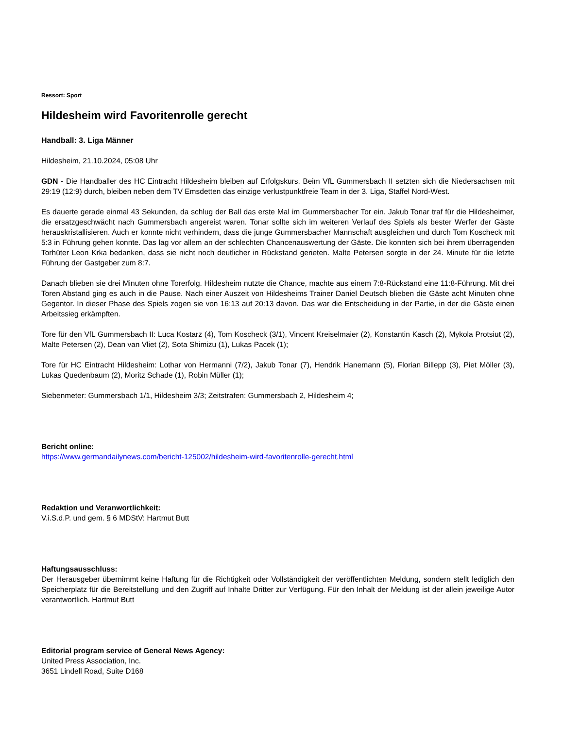Ressort: Sport
Hildesheim wird Favoritenrolle gerecht
Handball: 3. Liga Männer
Hildesheim, 21.10.2024, 05:08 Uhr
GDN - Die Handballer des HC Eintracht Hildesheim bleiben auf Erfolgskurs. Beim VfL Gummersbach II setzten sich die Niedersachsen mit 29:19 (12:9) durch, bleiben neben dem TV Emsdetten das einzige verlustpunktfreie Team in der 3. Liga, Staffel Nord-West.
Es dauerte gerade einmal 43 Sekunden, da schlug der Ball das erste Mal im Gummersbacher Tor ein. Jakub Tonar traf für die Hildesheimer, die ersatzgeschwächt nach Gummersbach angereist waren. Tonar sollte sich im weiteren Verlauf des Spiels als bester Werfer der Gäste herauskristallisieren. Auch er konnte nicht verhindern, dass die junge Gummersbacher Mannschaft ausgleichen und durch Tom Koscheck mit 5:3 in Führung gehen konnte. Das lag vor allem an der schlechten Chancenauswertung der Gäste. Die konnten sich bei ihrem überragenden Torhüter Leon Krka bedanken, dass sie nicht noch deutlicher in Rückstand gerieten. Malte Petersen sorgte in der 24. Minute für die letzte Führung der Gastgeber zum 8:7.
Danach blieben sie drei Minuten ohne Torerfolg. Hildesheim nutzte die Chance, machte aus einem 7:8-Rückstand eine 11:8-Führung. Mit drei Toren Abstand ging es auch in die Pause. Nach einer Auszeit von Hildesheims Trainer Daniel Deutsch blieben die Gäste acht Minuten ohne Gegentor. In dieser Phase des Spiels zogen sie von 16:13 auf 20:13 davon. Das war die Entscheidung in der Partie, in der die Gäste einen Arbeitssieg erkämpften.
Tore für den VfL Gummersbach II: Luca Kostarz (4), Tom Koscheck (3/1), Vincent Kreiselmaier (2), Konstantin Kasch (2), Mykola Protsiut (2), Malte Petersen (2), Dean van Vliet (2), Sota Shimizu (1), Lukas Pacek (1);
Tore für HC Eintracht Hildesheim: Lothar von Hermanni (7/2), Jakub Tonar (7), Hendrik Hanemann (5), Florian Billepp (3), Piet Möller (3), Lukas Quedenbaum (2), Moritz Schade (1), Robin Müller (1);
Siebenmeter: Gummersbach 1/1, Hildesheim 3/3; Zeitstrafen: Gummersbach 2, Hildesheim 4;
Bericht online:
https://www.germandailynews.com/bericht-125002/hildesheim-wird-favoritenrolle-gerecht.html
Redaktion und Veranwortlichkeit:
V.i.S.d.P. und gem. § 6 MDStV: Hartmut Butt
Haftungsausschluss:
Der Herausgeber übernimmt keine Haftung für die Richtigkeit oder Vollständigkeit der veröffentlichten Meldung, sondern stellt lediglich den Speicherplatz für die Bereitstellung und den Zugriff auf Inhalte Dritter zur Verfügung. Für den Inhalt der Meldung ist der allein jeweilige Autor verantwortlich. Hartmut Butt
Editorial program service of General News Agency:
United Press Association, Inc.
3651 Lindell Road, Suite D168